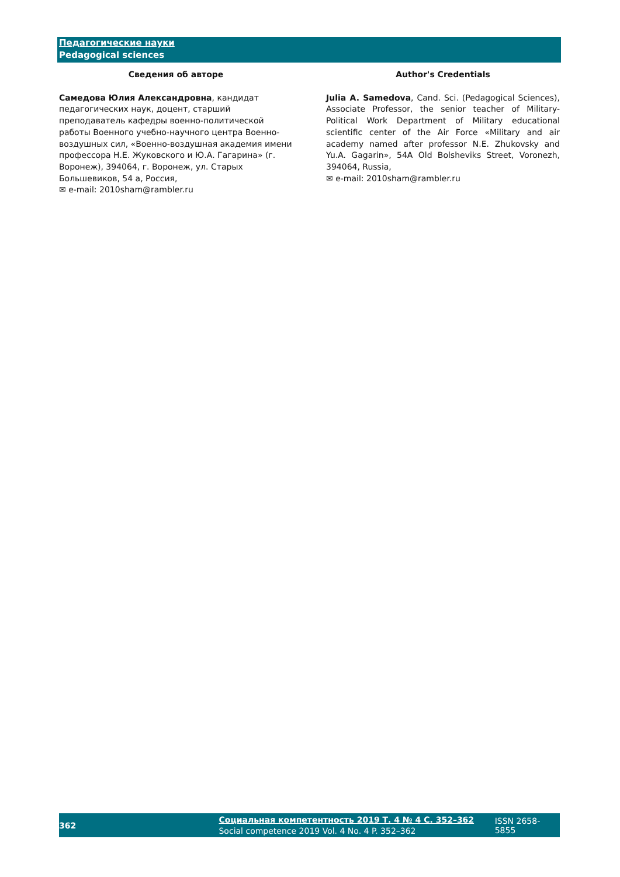Педагогические науки
Pedagogical sciences
Сведения об авторе
Самедова Юлия Александровна, кандидат педагогических наук, доцент, старший преподаватель кафедры военно-политической работы Военного учебно-научного центра Военно-воздушных сил, «Военно-воздушная академия имени профессора Н.Е. Жуковского и Ю.А. Гагарина» (г. Воронеж), 394064, г. Воронеж, ул. Старых Большевиков, 54 а, Россия,
✉ e-mail: 2010sham@rambler.ru
Author's Credentials
Julia A. Samedova, Cand. Sci. (Pedagogical Sciences), Associate Professor, the senior teacher of Military-Political Work Department of Military educational scientific center of the Air Force «Military and air academy named after professor N.E. Zhukovsky and Yu.A. Gagarin», 54A Old Bolsheviks Street, Voronezh, 394064, Russia,
✉ e-mail: 2010sham@rambler.ru
362 Социальная компетентность 2019 Т. 4 № 4 С. 352–362
Social competence 2019 Vol. 4 No. 4 P. 352–362 ISSN 2658-5855